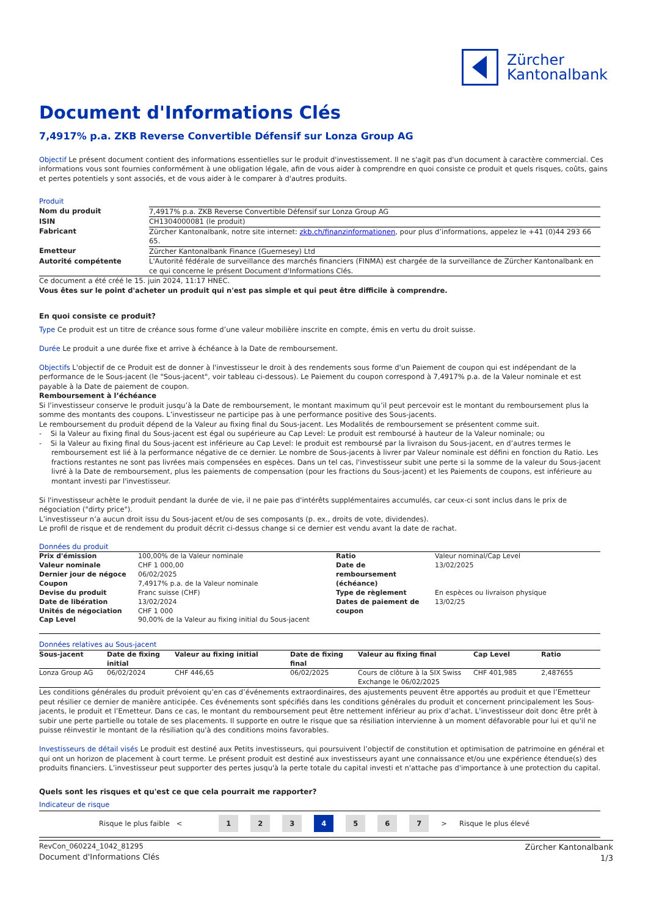Zürcher
Kantonalbank
Document d'Informations Clés
7,4917% p.a. ZKB Reverse Convertible Défensif sur Lonza Group AG
Objectif Le présent document contient des informations essentielles sur le produit d'investissement. Il ne s'agit pas d'un document à caractère commercial. Ces informations vous sont fournies conformément à une obligation légale, afin de vous aider à comprendre en quoi consiste ce produit et quels risques, coûts, gains et pertes potentiels y sont associés, et de vous aider à le comparer à d'autres produits.
Produit
| Nom du produit | 7,4917% p.a. ZKB Reverse Convertible Défensif sur Lonza Group AG |
| ISIN | CH1304000081 (le produit) |
| Fabricant | Zürcher Kantonalbank, notre site internet: zkb.ch/finanzinformationen , pour plus d’informations, appelez le +41 (0)44 293 66 65. |
| Emetteur | Zürcher Kantonalbank Finance (Guernesey) Ltd |
| Autorité compétente | L'Autorité fédérale de surveillance des marchés financiers (FINMA) est chargée de la surveillance de Zürcher Kantonalbank en ce qui concerne le présent Document d'Informations Clés. |
Ce document a été créé le 15. juin 2024, 11:17 HNEC.
Vous êtes sur le point d'acheter un produit qui n'est pas simple et qui peut être difficile à comprendre.
En quoi consiste ce produit?
Type Ce produit est un titre de créance sous forme d’une valeur mobilière inscrite en compte, émis en vertu du droit suisse.
Durée Le produit a une durée fixe et arrive à échéance à la Date de remboursement.
Objectifs L'objectif de ce Produit est de donner à l'investisseur le droit à des rendements sous forme d'un Paiement de coupon qui est indépendant de la performance de le Sous-jacent (le "Sous-jacent", voir tableau ci-dessous). Le Paiement du coupon correspond à 7,4917% p.a. de la Valeur nominale et est payable à la Date de paiement de coupon.
Remboursement à l’échéance
Si l’investisseur conserve le produit jusqu’à la Date de remboursement, le montant maximum qu’il peut percevoir est le montant du remboursement plus la somme des montants des coupons. L’investisseur ne participe pas à une performance positive des Sous-jacents.
Le remboursement du produit dépend de la Valeur au fixing final du Sous-jacent. Les Modalités de remboursement se présentent comme suit.
- Si la Valeur au fixing final du Sous-jacent est égal ou supérieure au Cap Level: Le produit est remboursé à hauteur de la Valeur nominale; ou
- Si la Valeur au fixing final du Sous-jacent est inférieure au Cap Level: le produit est remboursé par la livraison du Sous-jacent, en d’autres termes le remboursement est lié à la performance négative de ce dernier. Le nombre de Sous-jacents à livrer par Valeur nominale est défini en fonction du Ratio. Les fractions restantes ne sont pas livrées mais compensées en espèces. Dans un tel cas, l'investisseur subit une perte si la somme de la valeur du Sous-jacent livré à la Date de remboursement, plus les paiements de compensation (pour les fractions du Sous-jacent) et les Paiements de coupons, est inférieure au montant investi par l'investisseur.
Si l'investisseur achète le produit pendant la durée de vie, il ne paie pas d'intérêts supplémentaires accumulés, car ceux-ci sont inclus dans le prix de négociation ("dirty price").
L’investisseur n’a aucun droit issu du Sous-jacent et/ou de ses composants (p. ex., droits de vote, dividendes).
Le profil de risque et de rendement du produit décrit ci-dessus change si ce dernier est vendu avant la date de rachat.
Données du produit
| Prix d'émission | 100,00% de la Valeur nominale | Ratio | Valeur nominal/Cap Level |
| Valeur nominale | CHF 1 000,00 | Date de remboursement (échéance) | 13/02/2025 |
| Dernier jour de négoce | 06/02/2025 | | |
| Coupon | 7,4917% p.a. de la Valeur nominale | | |
| Devise du produit | Franc suisse (CHF) | Type de règlement | En espèces ou livraison physique |
| Date de libération | 13/02/2024 | Dates de paiement de coupon | 13/02/25 |
| Unités de négociation | CHF 1 000 | | |
| Cap Level | 90,00% de la Valeur au fixing initial du Sous-jacent | | |
Données relatives au Sous-jacent
| Sous-jacent | Date de fixing initial | Valeur au fixing initial | Date de fixing final | Valeur au fixing final | Cap Level | Ratio |
| --- | --- | --- | --- | --- | --- | --- |
| Lonza Group AG | 06/02/2024 | CHF 446,65 | 06/02/2025 | Cours de clôture à la SIX Swiss Exchange le 06/02/2025 | CHF 401,985 | 2,487655 |
Les conditions générales du produit prévoient qu’en cas d’événements extraordinaires, des ajustements peuvent être apportés au produit et que l’Emetteur peut résilier ce dernier de manière anticipée. Ces événements sont spécifiés dans les conditions générales du produit et concernent principalement les Sous-jacents, le produit et l’Emetteur. Dans ce cas, le montant du remboursement peut être nettement inférieur au prix d’achat. L'investisseur doit donc être prêt à subir une perte partielle ou totale de ses placements. Il supporte en outre le risque que sa résiliation intervienne à un moment défavorable pour lui et qu'il ne puisse réinvestir le montant de la résiliation qu'à des conditions moins favorables.
Investisseurs de détail visés Le produit est destiné aux Petits investisseurs, qui poursuivent l’objectif de constitution et optimisation de patrimoine en général et qui ont un horizon de placement à court terme. Le présent produit est destiné aux investisseurs ayant une connaissance et/ou une expérience étendue(s) des produits financiers. L’investisseur peut supporter des pertes jusqu'à la perte totale du capital investi et n'attache pas d'importance à une protection du capital.
Quels sont les risques et qu'est ce que cela pourrait me rapporter?
Indicateur de risque
Risque le plus faible <
1 2 3 4 5 6 7
> Risque le plus élevé
RevCon_060224_1042_81295
Document d'Informations Clés
Zürcher Kantonalbank
1/3